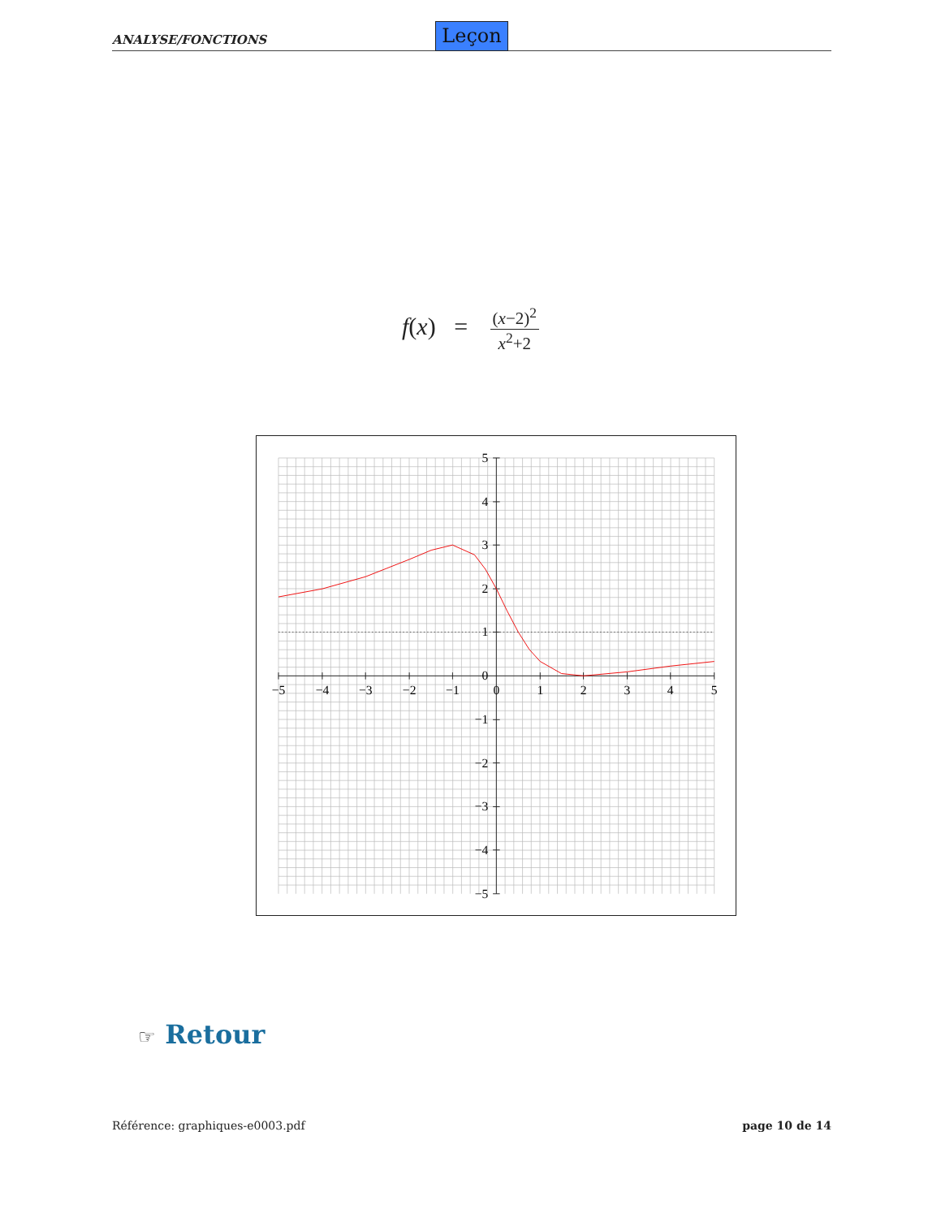ANALYSE/FONCTIONS Leçon
f(x) = (x−2)<sup>2</sup> x<sup>2</sup>+2
−5
−4
−3
−2
−1
0
1
2
3
4
5
5
4
3
2
1
0
−1
−2
−3
−4
−5
☞ Retour
Référence: graphiques-e0003.pdf page 10 de 14